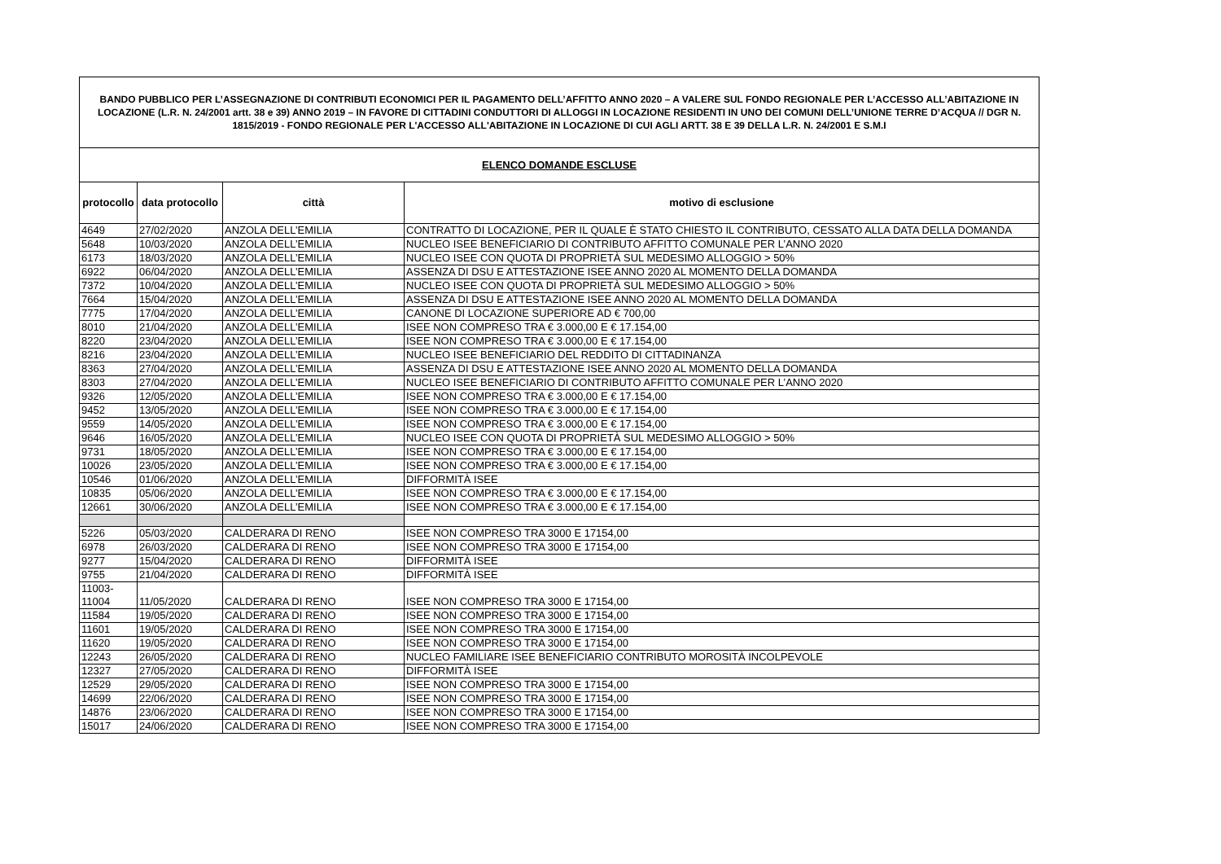| BANDO PUBBLICO PER L’ASSEGNAZIONE DI CONTRIBUTI ECONOMICI PER IL PAGAMENTO DELL’AFFITTO ANNO 2020 – A VALERE SUL FONDO REGIONALE PER L’ACCESSO ALL’ABITAZIONE IN LOCAZIONE (L.R. N. 24/2001 artt. 38 e 39) ANNO 2019 – IN FAVORE DI CITTADINI CONDUTTORI DI ALLOGGI IN LOCAZIONE RESIDENTI IN UNO DEI COMUNI DELL’UNIONE TERRE D’ACQUA // DGR N. 1815/2019 - FONDO REGIONALE PER L'ACCESSO ALL'ABITAZIONE IN LOCAZIONE DI CUI AGLI ARTT. 38 E 39 DELLA L.R. N. 24/2001 E S.M.I | | | |
| ELENCO DOMANDE ESCLUSE | | | |
| protocollo | data protocollo | città | motivo di esclusione |
| 4649 | 27/02/2020 | ANZOLA DELL’EMILIA | CONTRATTO DI LOCAZIONE, PER IL QUALE È STATO CHIESTO IL CONTRIBUTO, CESSATO ALLA DATA DELLA DOMANDA |
| 5648 | 10/03/2020 | ANZOLA DELL’EMILIA | NUCLEO ISEE BENEFICIARIO DI CONTRIBUTO AFFITTO COMUNALE PER L’ANNO 2020 |
| 6173 | 18/03/2020 | ANZOLA DELL’EMILIA | NUCLEO ISEE CON QUOTA DI PROPRIETÀ SUL MEDESIMO ALLOGGIO > 50% |
| 6922 | 06/04/2020 | ANZOLA DELL’EMILIA | ASSENZA DI DSU E ATTESTAZIONE ISEE ANNO 2020 AL MOMENTO DELLA DOMANDA |
| 7372 | 10/04/2020 | ANZOLA DELL’EMILIA | NUCLEO ISEE CON QUOTA DI PROPRIETÀ SUL MEDESIMO ALLOGGIO > 50% |
| 7664 | 15/04/2020 | ANZOLA DELL’EMILIA | ASSENZA DI DSU E ATTESTAZIONE ISEE ANNO 2020 AL MOMENTO DELLA DOMANDA |
| 7775 | 17/04/2020 | ANZOLA DELL’EMILIA | CANONE DI LOCAZIONE SUPERIORE AD € 700,00 |
| 8010 | 21/04/2020 | ANZOLA DELL’EMILIA | ISEE NON COMPRESO TRA € 3.000,00 E € 17.154,00 |
| 8220 | 23/04/2020 | ANZOLA DELL’EMILIA | ISEE NON COMPRESO TRA € 3.000,00 E € 17.154,00 |
| 8216 | 23/04/2020 | ANZOLA DELL’EMILIA | NUCLEO ISEE BENEFICIARIO DEL REDDITO DI CITTADINANZA |
| 8363 | 27/04/2020 | ANZOLA DELL’EMILIA | ASSENZA DI DSU E ATTESTAZIONE ISEE ANNO 2020 AL MOMENTO DELLA DOMANDA |
| 8303 | 27/04/2020 | ANZOLA DELL’EMILIA | NUCLEO ISEE BENEFICIARIO DI CONTRIBUTO AFFITTO COMUNALE PER L’ANNO 2020 |
| 9326 | 12/05/2020 | ANZOLA DELL’EMILIA | ISEE NON COMPRESO TRA € 3.000,00 E € 17.154,00 |
| 9452 | 13/05/2020 | ANZOLA DELL’EMILIA | ISEE NON COMPRESO TRA € 3.000,00 E € 17.154,00 |
| 9559 | 14/05/2020 | ANZOLA DELL’EMILIA | ISEE NON COMPRESO TRA € 3.000,00 E € 17.154,00 |
| 9646 | 16/05/2020 | ANZOLA DELL’EMILIA | NUCLEO ISEE CON QUOTA DI PROPRIETÀ SUL MEDESIMO ALLOGGIO > 50% |
| 9731 | 18/05/2020 | ANZOLA DELL’EMILIA | ISEE NON COMPRESO TRA € 3.000,00 E € 17.154,00 |
| 10026 | 23/05/2020 | ANZOLA DELL’EMILIA | ISEE NON COMPRESO TRA € 3.000,00 E € 17.154,00 |
| 10546 | 01/06/2020 | ANZOLA DELL’EMILIA | DIFFORMITÀ ISEE |
| 10835 | 05/06/2020 | ANZOLA DELL’EMILIA | ISEE NON COMPRESO TRA € 3.000,00 E € 17.154,00 |
| 12661 | 30/06/2020 | ANZOLA DELL’EMILIA | ISEE NON COMPRESO TRA € 3.000,00 E € 17.154,00 |
| 5226 | 05/03/2020 | CALDERARA DI RENO | ISEE NON COMPRESO TRA 3000 E 17154,00 |
| 6978 | 26/03/2020 | CALDERARA DI RENO | ISEE NON COMPRESO TRA 3000 E 17154,00 |
| 9277 | 15/04/2020 | CALDERARA DI RENO | DIFFORMITÀ ISEE |
| 9755 | 21/04/2020 | CALDERARA DI RENO | DIFFORMITÀ ISEE |
| 11003- 11004 | 11/05/2020 | CALDERARA DI RENO | ISEE NON COMPRESO TRA 3000 E 17154,00 |
| 11584 | 19/05/2020 | CALDERARA DI RENO | ISEE NON COMPRESO TRA 3000 E 17154,00 |
| 11601 | 19/05/2020 | CALDERARA DI RENO | ISEE NON COMPRESO TRA 3000 E 17154,00 |
| 11620 | 19/05/2020 | CALDERARA DI RENO | ISEE NON COMPRESO TRA 3000 E 17154,00 |
| 12243 | 26/05/2020 | CALDERARA DI RENO | NUCLEO FAMILIARE ISEE BENEFICIARIO CONTRIBUTO MOROSITÀ INCOLPEVOLE |
| 12327 | 27/05/2020 | CALDERARA DI RENO | DIFFORMITÀ ISEE |
| 12529 | 29/05/2020 | CALDERARA DI RENO | ISEE NON COMPRESO TRA 3000 E 17154,00 |
| 14699 | 22/06/2020 | CALDERARA DI RENO | ISEE NON COMPRESO TRA 3000 E 17154,00 |
| 14876 | 23/06/2020 | CALDERARA DI RENO | ISEE NON COMPRESO TRA 3000 E 17154,00 |
| 15017 | 24/06/2020 | CALDERARA DI RENO | ISEE NON COMPRESO TRA 3000 E 17154,00 |